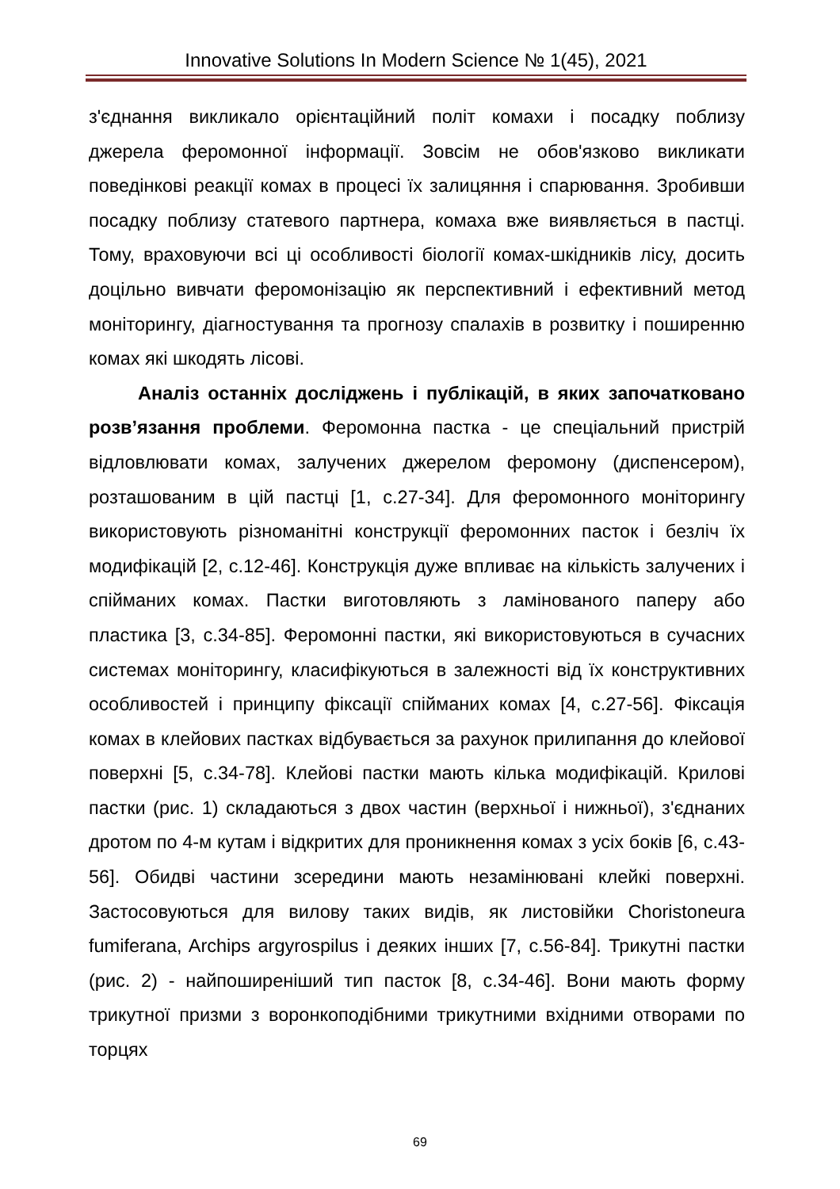Innovative Solutions In Modern Science № 1(45), 2021
з'єднання викликало орієнтаційний політ комахи і посадку поблизу джерела феромонної інформації. Зовсім не обов'язково викликати поведінкові реакції комах в процесі їх залицяння і спарювання. Зробивши посадку поблизу статевого партнера, комаха вже виявляється в пастці. Тому, враховуючи всі ці особливості біології комах-шкідників лісу, досить доцільно вивчати феромонізацію як перспективний і ефективний метод моніторингу, діагностування та прогнозу спалахів в розвитку і поширенню комах які шкодять лісові.
Аналіз останніх досліджень і публікацій, в яких започатковано розв’язання проблеми. Феромонна пастка - це спеціальний пристрій відловлювати комах, залучених джерелом феромону (диспенсером), розташованим в цій пастці [1, с.27-34]. Для феромонного моніторингу використовують різноманітні конструкції феромонних пасток і безліч їх модифікацій [2, с.12-46]. Конструкція дуже впливає на кількість залучених і спійманих комах. Пастки виготовляють з ламінованого паперу або пластика [3, с.34-85]. Феромонні пастки, які використовуються в сучасних системах моніторингу, класифікуються в залежності від їх конструктивних особливостей і принципу фіксації спійманих комах [4, с.27-56]. Фіксація комах в клейових пастках відбувається за рахунок прилипання до клейової поверхні [5, с.34-78]. Клейові пастки мають кілька модифікацій. Крилові пастки (рис. 1) складаються з двох частин (верхньої і нижньої), з'єднаних дротом по 4-м кутам і відкритих для проникнення комах з усіх боків [6, с.43-56]. Обидві частини зсередини мають незамінювані клейкі поверхні. Застосовуються для вилову таких видів, як листовійки Choristoneura fumiferana, Archips argyrospilus і деяких інших [7, с.56-84]. Трикутні пастки (рис. 2) - найпоширеніший тип пасток [8, с.34-46]. Вони мають форму трикутної призми з воронкоподібними трикутними вхідними отворами по торцях
69